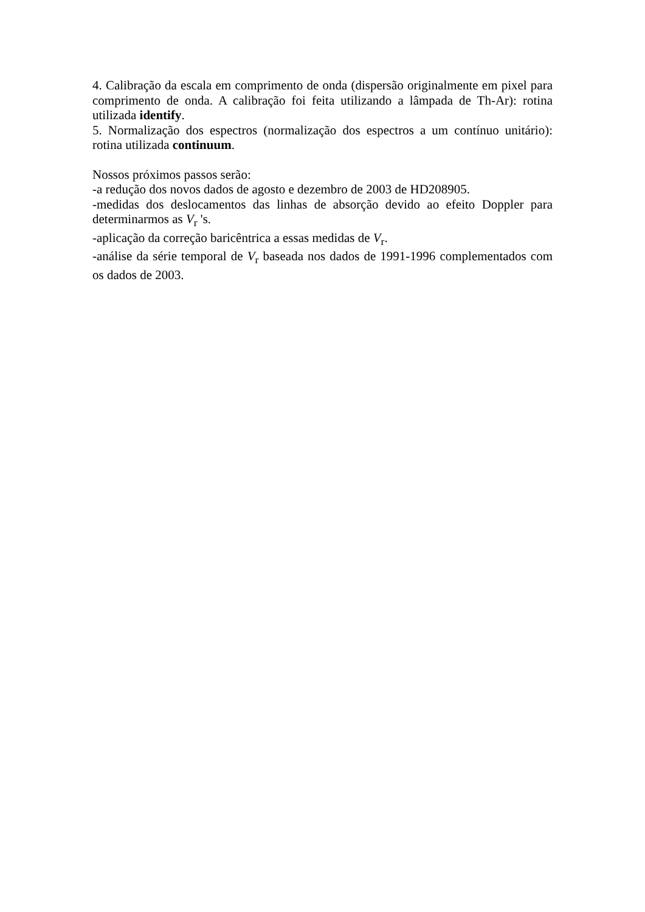4. Calibração da escala em comprimento de onda (dispersão originalmente em pixel para comprimento de onda. A calibração foi feita utilizando a lâmpada de Th-Ar): rotina utilizada identify.
5. Normalização dos espectros (normalização dos espectros a um contínuo unitário): rotina utilizada continuum.
Nossos próximos passos serão:
-a redução dos novos dados de agosto e dezembro de 2003 de HD208905.
-medidas dos deslocamentos das linhas de absorção devido ao efeito Doppler para determinarmos as V<sub>r</sub> 's.
-aplicação da correção baricêntrica a essas medidas de V<sub>r</sub>.
-análise da série temporal de V<sub>r</sub> baseada nos dados de 1991-1996 complementados com os dados de 2003.